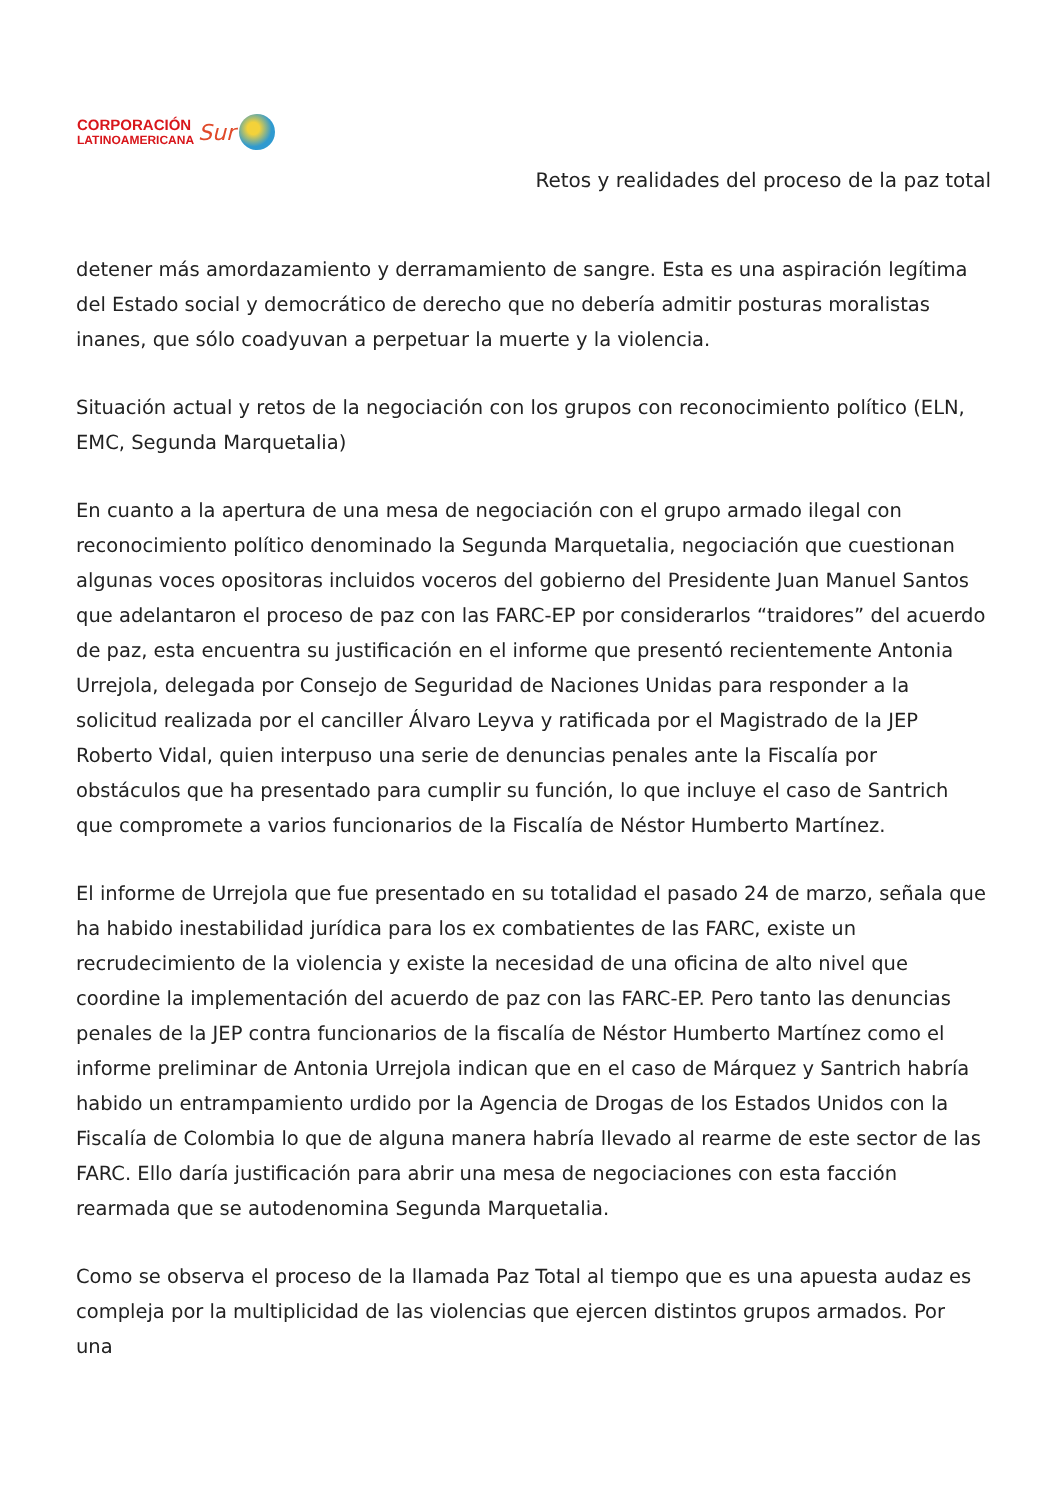CORPORACIÓN
LATINOAMERICANA
Sur
Retos y realidades del proceso de la paz total
detener más amordazamiento y derramamiento de sangre. Esta es una aspiración legítima del Estado social y democrático de derecho que no debería admitir posturas moralistas inanes, que sólo coadyuvan a perpetuar la muerte y la violencia.
Situación actual y retos de la negociación con los grupos con reconocimiento político (ELN, EMC, Segunda Marquetalia)
En cuanto a la apertura de una mesa de negociación con el grupo armado ilegal con reconocimiento político denominado la Segunda Marquetalia, negociación que cuestionan algunas voces opositoras incluidos voceros del gobierno del Presidente Juan Manuel Santos que adelantaron el proceso de paz con las FARC-EP por considerarlos “traidores” del acuerdo de paz, esta encuentra su justificación en el informe que presentó recientemente Antonia Urrejola, delegada por Consejo de Seguridad de Naciones Unidas para responder a la solicitud realizada por el canciller Álvaro Leyva y ratificada por el Magistrado de la JEP Roberto Vidal, quien interpuso una serie de denuncias penales ante la Fiscalía por obstáculos que ha presentado para cumplir su función, lo que incluye el caso de Santrich que compromete a varios funcionarios de la Fiscalía de Néstor Humberto Martínez.
El informe de Urrejola que fue presentado en su totalidad el pasado 24 de marzo, señala que ha habido inestabilidad jurídica para los ex combatientes de las FARC, existe un recrudecimiento de la violencia y existe la necesidad de una oficina de alto nivel que coordine la implementación del acuerdo de paz con las FARC-EP. Pero tanto las denuncias penales de la JEP contra funcionarios de la fiscalía de Néstor Humberto Martínez como el informe preliminar de Antonia Urrejola indican que en el caso de Márquez y Santrich habría habido un entrampamiento urdido por la Agencia de Drogas de los Estados Unidos con la Fiscalía de Colombia lo que de alguna manera habría llevado al rearme de este sector de las FARC. Ello daría justificación para abrir una mesa de negociaciones con esta facción rearmada que se autodenomina Segunda Marquetalia.
Como se observa el proceso de la llamada Paz Total al tiempo que es una apuesta audaz es compleja por la multiplicidad de las violencias que ejercen distintos grupos armados. Por una